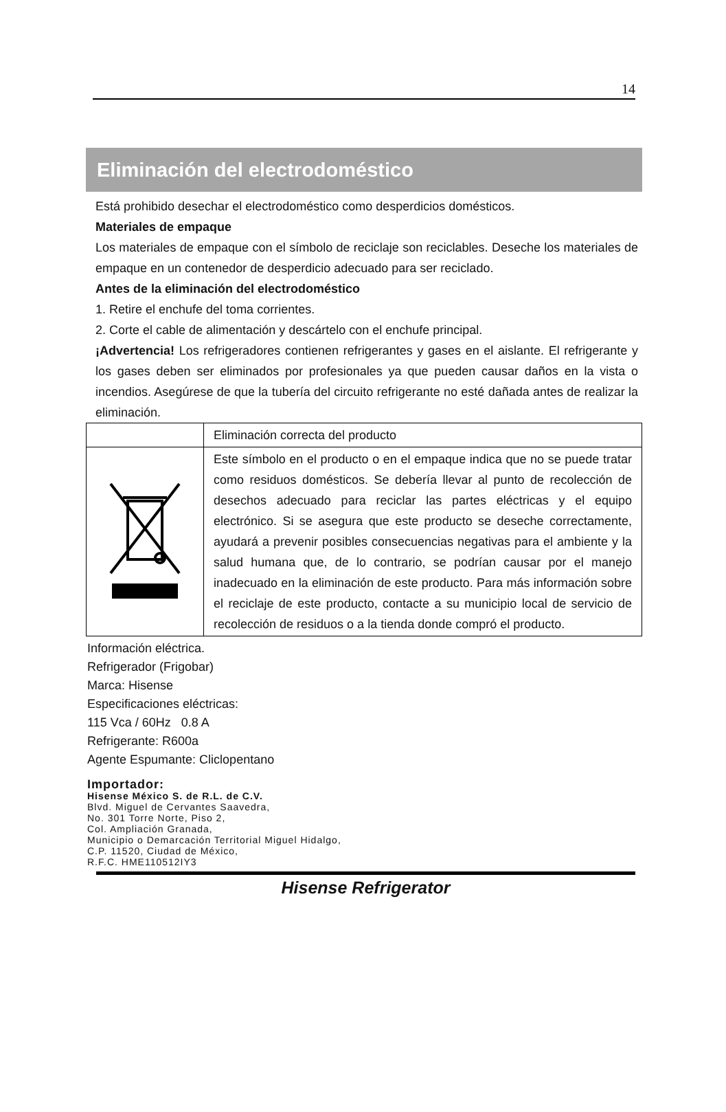14
Eliminación del electrodoméstico
Está prohibido desechar el electrodoméstico como desperdicios domésticos.
Materiales de empaque
Los materiales de empaque con el símbolo de reciclaje son reciclables. Deseche los materiales de empaque en un contenedor de desperdicio adecuado para ser reciclado.
Antes de la eliminación del electrodoméstico
1. Retire el enchufe del toma corrientes.
2. Corte el cable de alimentación y descártelo con el enchufe principal.
¡Advertencia! Los refrigeradores contienen refrigerantes y gases en el aislante. El refrigerante y los gases deben ser eliminados por profesionales ya que pueden causar daños en la vista o incendios. Asegúrese de que la tubería del circuito refrigerante no esté dañada antes de realizar la eliminación.
| | Eliminación correcta del producto |
| | Este símbolo en el producto o en el empaque indica que no se puede tratar como residuos domésticos. Se debería llevar al punto de recolección de desechos adecuado para reciclar las partes eléctricas y el equipo electrónico. Si se asegura que este producto se deseche correctamente, ayudará a prevenir posibles consecuencias negativas para el ambiente y la salud humana que, de lo contrario, se podrían causar por el manejo inadecuado en la eliminación de este producto. Para más información sobre el reciclaje de este producto, contacte a su municipio local de servicio de recolección de residuos o a la tienda donde compró el producto. |
Información eléctrica.
Refrigerador (Frigobar)
Marca: Hisense
Especificaciones eléctricas:
115 Vca / 60Hz 0.8 A
Refrigerante: R600a
Agente Espumante: Cliclopentano
Importador:
Hisense México S. de R.L. de C.V.
Blvd. Miguel de Cervantes Saavedra,
No. 301 Torre Norte, Piso 2,
Col. Ampliación Granada,
Municipio o Demarcación Territorial Miguel Hidalgo,
C.P. 11520, Ciudad de México,
R.F.C. HME110512IY3
Hisense Refrigerator